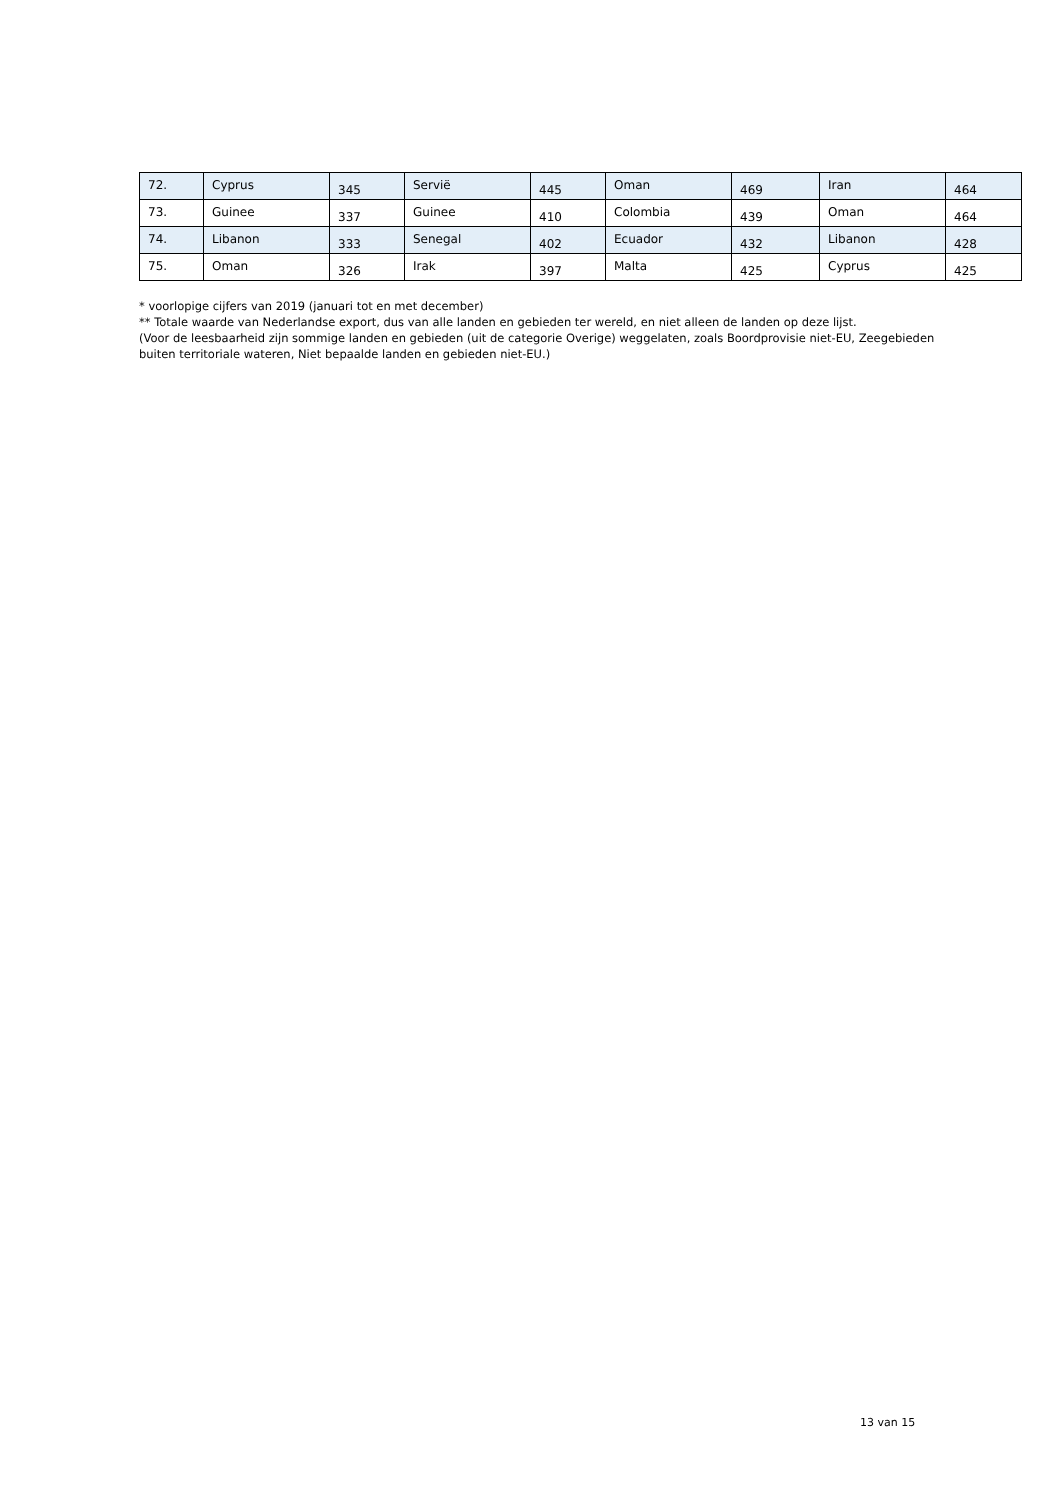| 72. | Cyprus | 345 | Servië | 445 | Oman | 469 | Iran | 464 |
| 73. | Guinee | 337 | Guinee | 410 | Colombia | 439 | Oman | 464 |
| 74. | Libanon | 333 | Senegal | 402 | Ecuador | 432 | Libanon | 428 |
| 75. | Oman | 326 | Irak | 397 | Malta | 425 | Cyprus | 425 |
* voorlopige cijfers van 2019 (januari tot en met december)
** Totale waarde van Nederlandse export, dus van alle landen en gebieden ter wereld, en niet alleen de landen op deze lijst.
(Voor de leesbaarheid zijn sommige landen en gebieden (uit de categorie Overige) weggelaten, zoals Boordprovisie niet-EU, Zeegebieden buiten territoriale wateren, Niet bepaalde landen en gebieden niet-EU.)
13 van 15